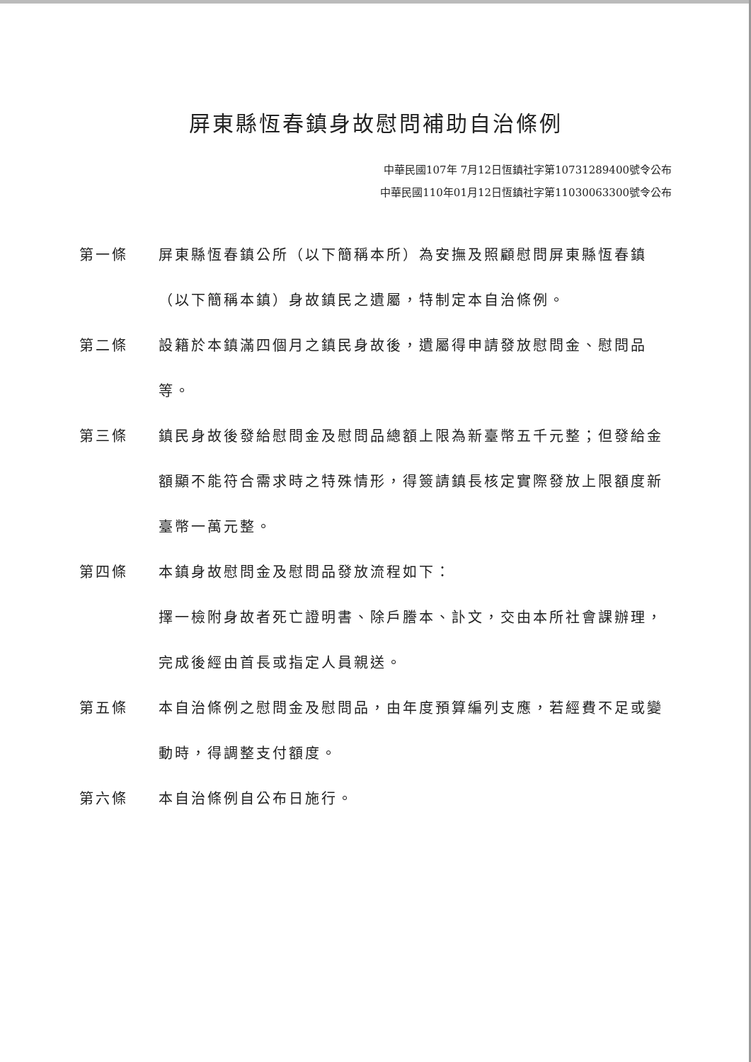屏東縣恆春鎮身故慰問補助自治條例
中華民國107年 7月12日恆鎮社字第10731289400號令公布
中華民國110年01月12日恆鎮社字第11030063300號令公布
第一條 屏東縣恆春鎮公所（以下簡稱本所）為安撫及照顧慰問屏東縣恆春鎮（以下簡稱本鎮）身故鎮民之遺屬，特制定本自治條例。
第二條 設籍於本鎮滿四個月之鎮民身故後，遺屬得申請發放慰問金、慰問品等。
第三條 鎮民身故後發給慰問金及慰問品總額上限為新臺幣五千元整；但發給金額顯不能符合需求時之特殊情形，得簽請鎮長核定實際發放上限額度新臺幣一萬元整。
第四條 本鎮身故慰問金及慰問品發放流程如下：
擇一檢附身故者死亡證明書、除戶謄本、訃文，交由本所社會課辦理，完成後經由首長或指定人員親送。
第五條 本自治條例之慰問金及慰問品，由年度預算編列支應，若經費不足或變動時，得調整支付額度。
第六條 本自治條例自公布日施行。